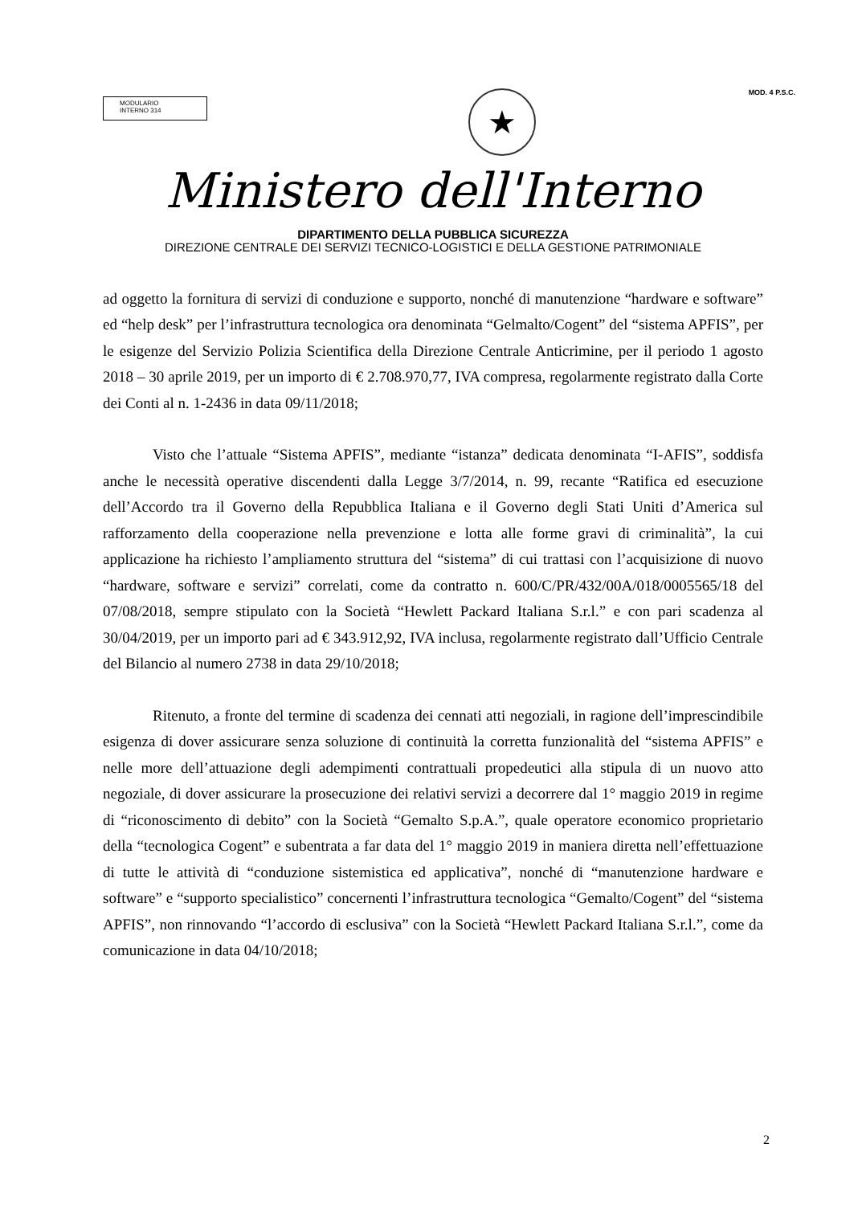MODULARIO
INTERNO 314
★
MOD. 4 P.S.C.
Ministero dell'Interno
DIPARTIMENTO DELLA PUBBLICA SICUREZZA
DIREZIONE CENTRALE DEI SERVIZI TECNICO-LOGISTICI E DELLA GESTIONE PATRIMONIALE
ad oggetto la fornitura di servizi di conduzione e supporto, nonché di manutenzione “hardware e software” ed “help desk” per l’infrastruttura tecnologica ora denominata “Gelmalto/Cogent” del “sistema APFIS”, per le esigenze del Servizio Polizia Scientifica della Direzione Centrale Anticrimine, per il periodo 1 agosto 2018 – 30 aprile 2019, per un importo di € 2.708.970,77, IVA compresa, regolarmente registrato dalla Corte dei Conti al n. 1-2436 in data 09/11/2018;
Visto che l’attuale “Sistema APFIS”, mediante “istanza” dedicata denominata “I-AFIS”, soddisfa anche le necessità operative discendenti dalla Legge 3/7/2014, n. 99, recante “Ratifica ed esecuzione dell’Accordo tra il Governo della Repubblica Italiana e il Governo degli Stati Uniti d’America sul rafforzamento della cooperazione nella prevenzione e lotta alle forme gravi di criminalità”, la cui applicazione ha richiesto l’ampliamento struttura del “sistema” di cui trattasi con l’acquisizione di nuovo “hardware, software e servizi” correlati, come da contratto n. 600/C/PR/432/00A/018/0005565/18 del 07/08/2018, sempre stipulato con la Società “Hewlett Packard Italiana S.r.l.” e con pari scadenza al 30/04/2019, per un importo pari ad € 343.912,92, IVA inclusa, regolarmente registrato dall’Ufficio Centrale del Bilancio al numero 2738 in data 29/10/2018;
Ritenuto, a fronte del termine di scadenza dei cennati atti negoziali, in ragione dell’imprescindibile esigenza di dover assicurare senza soluzione di continuità la corretta funzionalità del “sistema APFIS” e nelle more dell’attuazione degli adempimenti contrattuali propedeutici alla stipula di un nuovo atto negoziale, di dover assicurare la prosecuzione dei relativi servizi a decorrere dal 1° maggio 2019 in regime di “riconoscimento di debito” con la Società “Gemalto S.p.A.”, quale operatore economico proprietario della “tecnologica Cogent” e subentrata a far data del 1° maggio 2019 in maniera diretta nell’effettuazione di tutte le attività di “conduzione sistemistica ed applicativa”, nonché di “manutenzione hardware e software” e “supporto specialistico” concernenti l’infrastruttura tecnologica “Gemalto/Cogent” del “sistema APFIS”, non rinnovando “l’accordo di esclusiva” con la Società “Hewlett Packard Italiana S.r.l.”, come da comunicazione in data 04/10/2018;
2